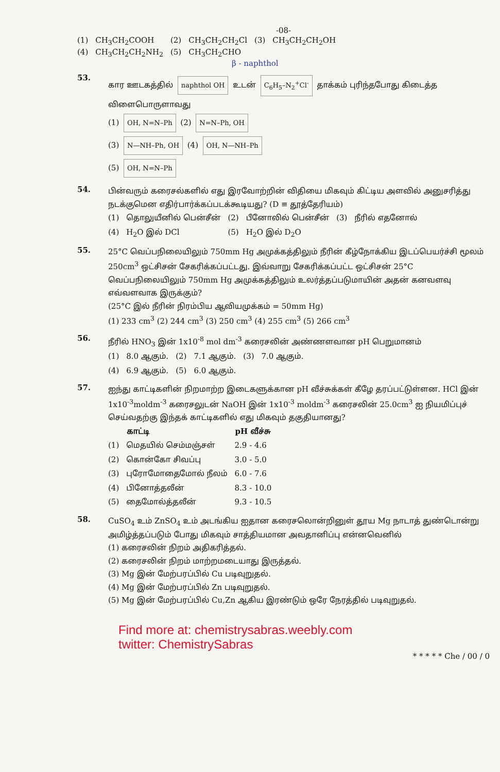-08-
| (1) | CH<sub>3</sub>CH<sub>2</sub>COOH | (2) | CH<sub>3</sub>CH<sub>2</sub>CH<sub>2</sub>Cl | (3) | CH<sub>3</sub>CH<sub>2</sub>CH<sub>2</sub>OH |
| (4) | CH<sub>3</sub>CH<sub>2</sub>CH<sub>2</sub>NH<sub>2</sub> | (5) | CH<sub>3</sub>CH<sub>2</sub>CHO | | |
β - naphthol
53.
கார ஊடகத்தில் naphthol OH உடன் C<sub>6</sub>H<sub>5</sub>–N<sub>2</sub><sup>+</sup>Cl<sup>-</sup> தாக்கம் புரிந்தபோது கிடைத்த விளைபொருளாவது
(1) OH, N=N–Ph (2) N=N–Ph, OH
(3) N—NH–Ph, OH (4) OH, N—NH–Ph
(5) OH, N=N–Ph
54.
பின்வரும் கரைசல்களில் எது இரவோற்றின் விதியை மிகவும் கிட்டிய அளவில் அனுசரித்து நடக்குமென எதிர்பார்க்கப்படக்கூடியது? (D ≡ தூத்தேரியம்)
| (1) | தொலுயீனில் பென்சீன் | (2) | பீனோலில் பென்சீன் | (3) | நீரில் எதனோல் |
| (4) | H<sub>2</sub>O இல் DCl | (5) | H<sub>2</sub>O இல் D<sub>2</sub>O | | |
55.
25°C வெப்பநிலையிலும் 750mm Hg அமுக்கத்திலும் நீரின் கீழ்நோக்கிய இடப்பெயர்ச்சி மூலம் 250cm<sup>3</sup> ஒட்சிசன் சேகரிக்கப்பட்டது. இவ்வாறு சேகரிக்கப்பட்ட ஒட்சிசன் 25°C வெப்பநிலையிலும் 750mm Hg அமுக்கத்திலும் உலர்த்தப்படுமாயின் அதன் கனவளவு எவ்வளவாக இருக்கும்?
(25°C இல் நீரின் நிரம்பிய ஆவியமுக்கம் = 50mm Hg)
(1) 233 cm<sup>3</sup> (2) 244 cm<sup>3</sup> (3) 250 cm<sup>3</sup> (4) 255 cm<sup>3</sup> (5) 266 cm<sup>3</sup>
56.
நீரில் HNO<sub>3</sub> இன் 1x10<sup>-8</sup> mol dm<sup>-3</sup> கரைசலின் அண்ணளவான pH பெறுமானம்
| (1) | 8.0 ஆகும். | (2) | 7.1 ஆகும். | (3) | 7.0 ஆகும். |
| (4) | 6.9 ஆகும். | (5) | 6.0 ஆகும். | | |
57.
ஐந்து காட்டிகளின் நிறமாற்ற இடைகளுக்கான pH வீச்சுக்கள் கீழே தரப்பட்டுள்ளன. HCl இன் 1x10<sup>-3</sup>moldm<sup>-3</sup> கரைசலுடன் NaOH இன் 1x10<sup>-3</sup> moldm<sup>-3</sup> கரைசலின் 25.0cm<sup>3</sup> ஐ நியமிப்புச் செய்வதற்கு இந்தக் காட்டிகளில் எது மிகவும் தகுதியானது?
| | காட்டி | pH வீச்சு |
| --- | --- | --- |
| (1) | மெதயில் செம்மஞ்சள் | 2.9 - 4.6 |
| (2) | கொன்கோ சிவப்பு | 3.0 - 5.0 |
| (3) | புரோமோதைமோல் நீலம் | 6.0 - 7.6 |
| (4) | பினோத்தலீன் | 8.3 - 10.0 |
| (5) | தைமோல்த்தலீன் | 9.3 - 10.5 |
58.
CuSO<sub>4</sub> உம் ZnSO<sub>4</sub> உம் அடங்கிய ஐதான கரைசலொன்றினுள் தூய Mg நாடாத் துண்டொன்று அமிழ்த்தப்படும் போது மிகவும் சாத்தியமான அவதானிப்பு என்னவெனில்
(1) கரைசலின் நிறம் அதிகரித்தல்.
(2) கரைசலின் நிறம் மாற்றமடையாது இருத்தல்.
(3) Mg இன் மேற்பரப்பில் Cu படிவுறுதல்.
(4) Mg இன் மேற்பரப்பில் Zn படிவுறுதல்.
(5) Mg இன் மேற்பரப்பில் Cu,Zn ஆகிய இரண்டும் ஒரே நேரத்தில் படிவுறுதல்.
Find more at: chemistrysabras.weebly.com
twitter: ChemistrySabras
* * * * * Che / 00 / 0